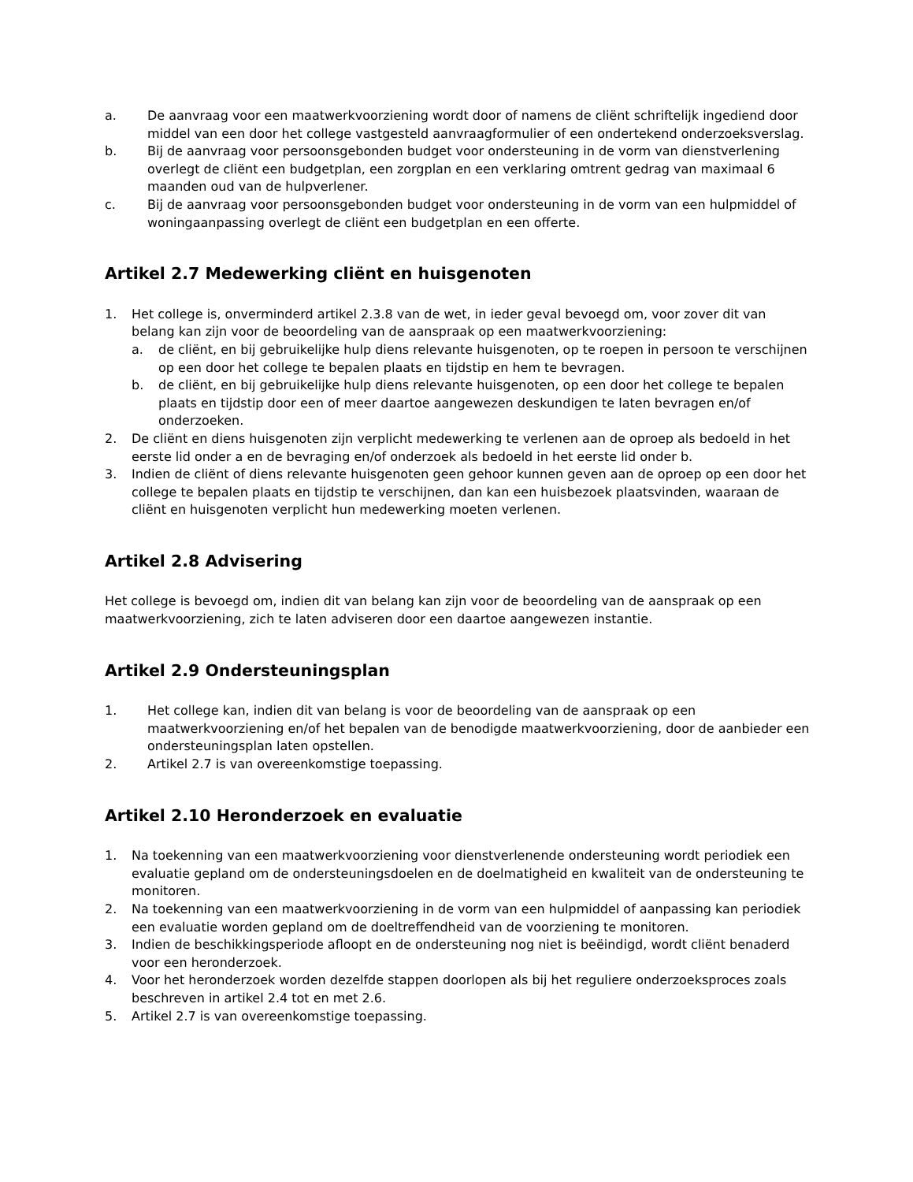a. De aanvraag voor een maatwerkvoorziening wordt door of namens de cliënt schriftelijk ingediend door middel van een door het college vastgesteld aanvraagformulier of een ondertekend onderzoeksverslag.
b. Bij de aanvraag voor persoonsgebonden budget voor ondersteuning in de vorm van dienstverlening overlegt de cliënt een budgetplan, een zorgplan en een verklaring omtrent gedrag van maximaal 6 maanden oud van de hulpverlener.
c. Bij de aanvraag voor persoonsgebonden budget voor ondersteuning in de vorm van een hulpmiddel of woningaanpassing overlegt de cliënt een budgetplan en een offerte.
Artikel 2.7 Medewerking cliënt en huisgenoten
1. Het college is, onverminderd artikel 2.3.8 van de wet, in ieder geval bevoegd om, voor zover dit van belang kan zijn voor de beoordeling van de aanspraak op een maatwerkvoorziening:
a. de cliënt, en bij gebruikelijke hulp diens relevante huisgenoten, op te roepen in persoon te verschijnen op een door het college te bepalen plaats en tijdstip en hem te bevragen.
b. de cliënt, en bij gebruikelijke hulp diens relevante huisgenoten, op een door het college te bepalen plaats en tijdstip door een of meer daartoe aangewezen deskundigen te laten bevragen en/of onderzoeken.
2. De cliënt en diens huisgenoten zijn verplicht medewerking te verlenen aan de oproep als bedoeld in het eerste lid onder a en de bevraging en/of onderzoek als bedoeld in het eerste lid onder b.
3. Indien de cliënt of diens relevante huisgenoten geen gehoor kunnen geven aan de oproep op een door het college te bepalen plaats en tijdstip te verschijnen, dan kan een huisbezoek plaatsvinden, waaraan de cliënt en huisgenoten verplicht hun medewerking moeten verlenen.
Artikel 2.8 Advisering
Het college is bevoegd om, indien dit van belang kan zijn voor de beoordeling van de aanspraak op een maatwerkvoorziening, zich te laten adviseren door een daartoe aangewezen instantie.
Artikel 2.9 Ondersteuningsplan
1. Het college kan, indien dit van belang is voor de beoordeling van de aanspraak op een maatwerkvoorziening en/of het bepalen van de benodigde maatwerkvoorziening, door de aanbieder een ondersteuningsplan laten opstellen.
2. Artikel 2.7 is van overeenkomstige toepassing.
Artikel 2.10 Heronderzoek en evaluatie
1. Na toekenning van een maatwerkvoorziening voor dienstverlenende ondersteuning wordt periodiek een evaluatie gepland om de ondersteuningsdoelen en de doelmatigheid en kwaliteit van de ondersteuning te monitoren.
2. Na toekenning van een maatwerkvoorziening in de vorm van een hulpmiddel of aanpassing kan periodiek een evaluatie worden gepland om de doeltreffendheid van de voorziening te monitoren.
3. Indien de beschikkingsperiode afloopt en de ondersteuning nog niet is beëindigd, wordt cliënt benaderd voor een heronderzoek.
4. Voor het heronderzoek worden dezelfde stappen doorlopen als bij het reguliere onderzoeksproces zoals beschreven in artikel 2.4 tot en met 2.6.
5. Artikel 2.7 is van overeenkomstige toepassing.